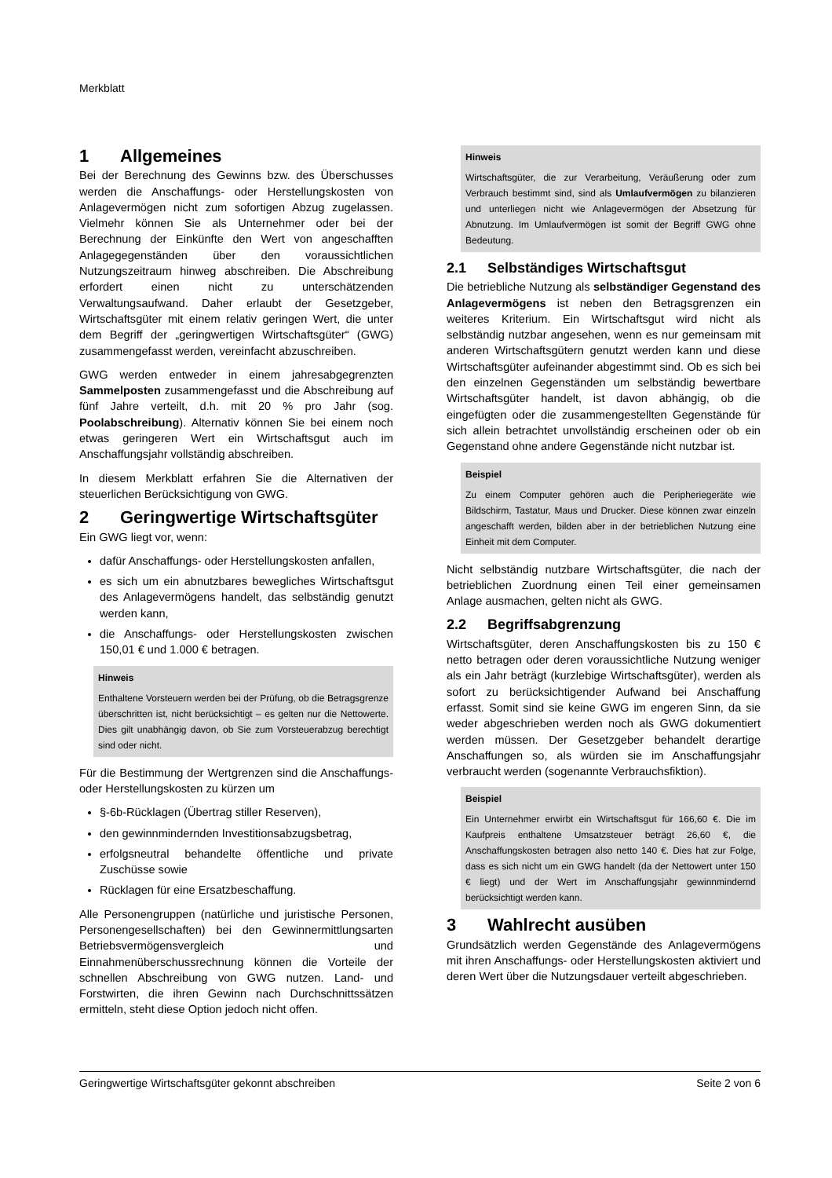Merkblatt
1 Allgemeines
Bei der Berechnung des Gewinns bzw. des Überschusses werden die Anschaffungs- oder Herstellungskosten von Anlagevermögen nicht zum sofortigen Abzug zugelassen. Vielmehr können Sie als Unternehmer oder bei der Berechnung der Einkünfte den Wert von angeschafften Anlagegegenständen über den voraussichtlichen Nutzungszeitraum hinweg abschreiben. Die Abschreibung erfordert einen nicht zu unterschätzenden Verwaltungsaufwand. Daher erlaubt der Gesetzgeber, Wirtschaftsgüter mit einem relativ geringen Wert, die unter dem Begriff der „geringwertigen Wirtschaftsgüter“ (GWG) zusammengefasst werden, vereinfacht abzuschreiben.
GWG werden entweder in einem jahresabgegrenzten Sammelposten zusammengefasst und die Abschreibung auf fünf Jahre verteilt, d.h. mit 20 % pro Jahr (sog. Poolabschreibung). Alternativ können Sie bei einem noch etwas geringeren Wert ein Wirtschaftsgut auch im Anschaffungsjahr vollständig abschreiben.
In diesem Merkblatt erfahren Sie die Alternativen der steuerlichen Berücksichtigung von GWG.
2 Geringwertige Wirtschaftsgüter
Ein GWG liegt vor, wenn:
dafür Anschaffungs- oder Herstellungskosten anfallen,
es sich um ein abnutzbares bewegliches Wirtschaftsgut des Anlagevermögens handelt, das selbständig genutzt werden kann,
die Anschaffungs- oder Herstellungskosten zwischen 150,01 € und 1.000 € betragen.
Hinweis
Enthaltene Vorsteuern werden bei der Prüfung, ob die Betragsgrenze überschritten ist, nicht berücksichtigt – es gelten nur die Nettowerte. Dies gilt unabhängig davon, ob Sie zum Vorsteuerabzug berechtigt sind oder nicht.
Für die Bestimmung der Wertgrenzen sind die Anschaffungs- oder Herstellungskosten zu kürzen um
§-6b-Rücklagen (Übertrag stiller Reserven),
den gewinnmindernden Investitionsabzugsbetrag,
erfolgsneutral behandelte öffentliche und private Zuschüsse sowie
Rücklagen für eine Ersatzbeschaffung.
Alle Personengruppen (natürliche und juristische Personen, Personengesellschaften) bei den Gewinnermittlungsarten Betriebsvermögensvergleich und Einnahmenüberschussrechnung können die Vorteile der schnellen Abschreibung von GWG nutzen. Land- und Forstwirten, die ihren Gewinn nach Durchschnittssätzen ermitteln, steht diese Option jedoch nicht offen.
Hinweis
Wirtschaftsgüter, die zur Verarbeitung, Veräußerung oder zum Verbrauch bestimmt sind, sind als Umlaufvermögen zu bilanzieren und unterliegen nicht wie Anlagevermögen der Absetzung für Abnutzung. Im Umlaufvermögen ist somit der Begriff GWG ohne Bedeutung.
2.1 Selbständiges Wirtschaftsgut
Die betriebliche Nutzung als selbständiger Gegenstand des Anlagevermögens ist neben den Betragsgrenzen ein weiteres Kriterium. Ein Wirtschaftsgut wird nicht als selbständig nutzbar angesehen, wenn es nur gemeinsam mit anderen Wirtschaftsgütern genutzt werden kann und diese Wirtschaftsgüter aufeinander abgestimmt sind. Ob es sich bei den einzelnen Gegenständen um selbständig bewertbare Wirtschaftsgüter handelt, ist davon abhängig, ob die eingefügten oder die zusammengestellten Gegenstände für sich allein betrachtet unvollständig erscheinen oder ob ein Gegenstand ohne andere Gegenstände nicht nutzbar ist.
Beispiel
Zu einem Computer gehören auch die Peripheriegeräte wie Bildschirm, Tastatur, Maus und Drucker. Diese können zwar einzeln angeschafft werden, bilden aber in der betrieblichen Nutzung eine Einheit mit dem Computer.
Nicht selbständig nutzbare Wirtschaftsgüter, die nach der betrieblichen Zuordnung einen Teil einer gemeinsamen Anlage ausmachen, gelten nicht als GWG.
2.2 Begriffsabgrenzung
Wirtschaftsgüter, deren Anschaffungskosten bis zu 150 € netto betragen oder deren voraussichtliche Nutzung weniger als ein Jahr beträgt (kurzlebige Wirtschaftsgüter), werden als sofort zu berücksichtigender Aufwand bei Anschaffung erfasst. Somit sind sie keine GWG im engeren Sinn, da sie weder abgeschrieben werden noch als GWG dokumentiert werden müssen. Der Gesetzgeber behandelt derartige Anschaffungen so, als würden sie im Anschaffungsjahr verbraucht werden (sogenannte Verbrauchsfiktion).
Beispiel
Ein Unternehmer erwirbt ein Wirtschaftsgut für 166,60 €. Die im Kaufpreis enthaltene Umsatzsteuer beträgt 26,60 €, die Anschaffungskosten betragen also netto 140 €. Dies hat zur Folge, dass es sich nicht um ein GWG handelt (da der Nettowert unter 150 € liegt) und der Wert im Anschaffungsjahr gewinnmindernd berücksichtigt werden kann.
3 Wahlrecht ausüben
Grundsätzlich werden Gegenstände des Anlagevermögens mit ihren Anschaffungs- oder Herstellungskosten aktiviert und deren Wert über die Nutzungsdauer verteilt abgeschrieben.
Geringwertige Wirtschaftsgüter gekonnt abschreiben Seite 2 von 6